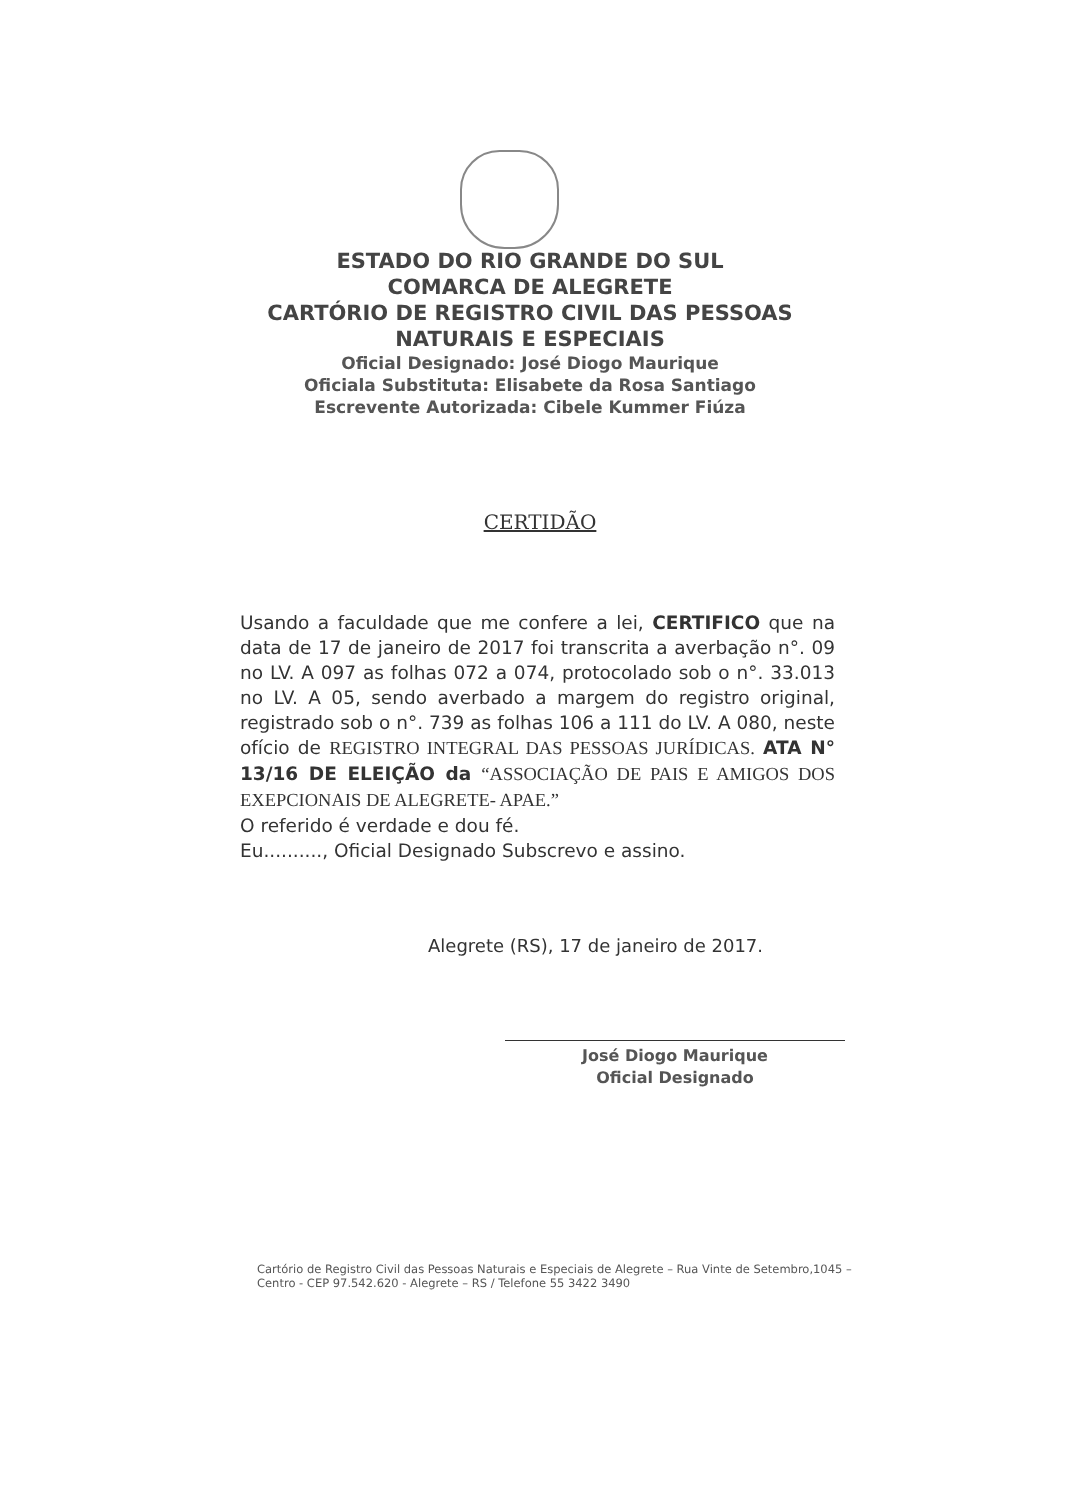ESTADO DO RIO GRANDE DO SUL
COMARCA DE ALEGRETE
CARTÓRIO DE REGISTRO CIVIL DAS PESSOAS
NATURAIS E ESPECIAIS
Oficial Designado: José Diogo Maurique
Oficiala Substituta: Elisabete da Rosa Santiago
Escrevente Autorizada: Cibele Kummer Fiúza
CERTIDÃO
Usando a faculdade que me confere a lei, CERTIFICO que na data de 17 de janeiro de 2017 foi transcrita a averbação n°. 09 no LV. A 097 as folhas 072 a 074, protocolado sob o n°. 33.013 no LV. A 05, sendo averbado a margem do registro original, registrado sob o n°. 739 as folhas 106 a 111 do LV. A 080, neste ofício de REGISTRO INTEGRAL DAS PESSOAS JURÍDICAS. ATA N° 13/16 DE ELEIÇÃO da “ASSOCIAÇÃO DE PAIS E AMIGOS DOS EXEPCIONAIS DE ALEGRETE- APAE.”
O referido é verdade e dou fé.
Eu.........., Oficial Designado Subscrevo e assino.
Alegrete (RS), 17 de janeiro de 2017.
José Diogo Maurique
Oficial Designado
Cartório de Registro Civil das Pessoas Naturais e Especiais de Alegrete – Rua Vinte de Setembro,1045 – Centro - CEP 97.542.620 - Alegrete – RS / Telefone 55 3422 3490